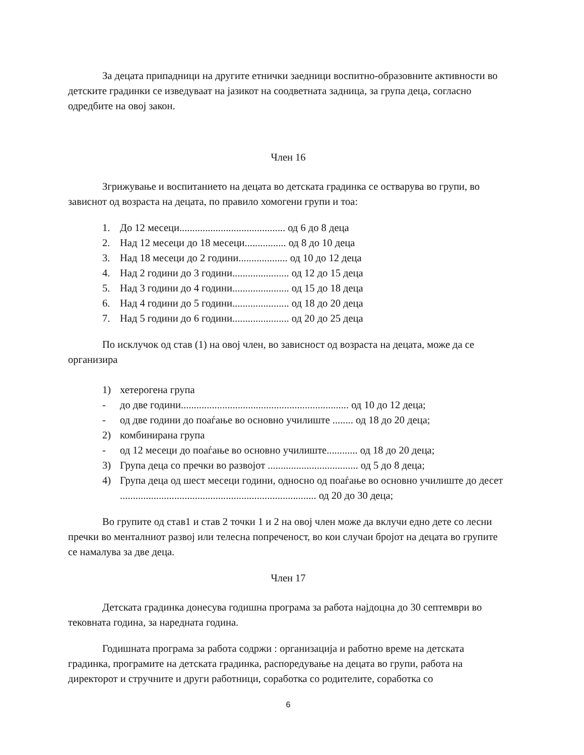За децата припадници на другите етнички заедници воспитно-образовните активности во детските градинки се изведуваат на јазикот на соодветната задница, за група деца, согласно одредбите на овој закон.
Член 16
Згрижување и воспитанието на децата во детската градинка се остварува во групи, во зависнот од возраста на децата, по правило хомогени групи и тоа:
1. До 12 месеци......................................... од 6 до 8 деца
2. Над 12 месеци до 18 месеци................ од 8 до 10 деца
3. Над 18 месеци до 2 години................... од 10 до 12 деца
4. Над 2 години до 3 години...................... од 12 до 15 деца
5. Над 3 години до 4 години...................... од 15 до 18 деца
6. Над 4 години до 5 години...................... од 18 до 20 деца
7. Над 5 години до 6 години...................... од 20 до 25 деца
По исклучок од став (1) на овој член, во зависност од возраста на децата, може да се организира
1) хетерогена група
- до две години................................................................. од 10 до 12 деца;
- од две години до поаѓање во основно училиште ........ од 18 до 20 деца;
2) комбинирана група
- од 12 месеци до поаѓање во основно училиште............ од 18 до 20 деца;
3) Група деца со пречки во развојот ................................... од 5 до 8 деца;
4) Група деца од шест месеци години, односно од поаѓање во основно училиште до десет ............................................................................ од 20 до 30 деца;
Во групите од став1 и став 2 точки 1 и 2 на овој член може да вклучи едно дете со лесни пречки во менталниот развој или телесна попреченост, во кои случаи бројот на децата во групите се намалува за две деца.
Член 17
Детската градинка донесува годишна програма за работа најдоцна до 30 септември во тековната година, за наредната година.
Годишната програма за работа содржи : организација и работно време на детската градинка, програмите на детската градинка, распоредување на децата во групи, работа на директорот и стручните и други работници, соработка со родителите, соработка со
6